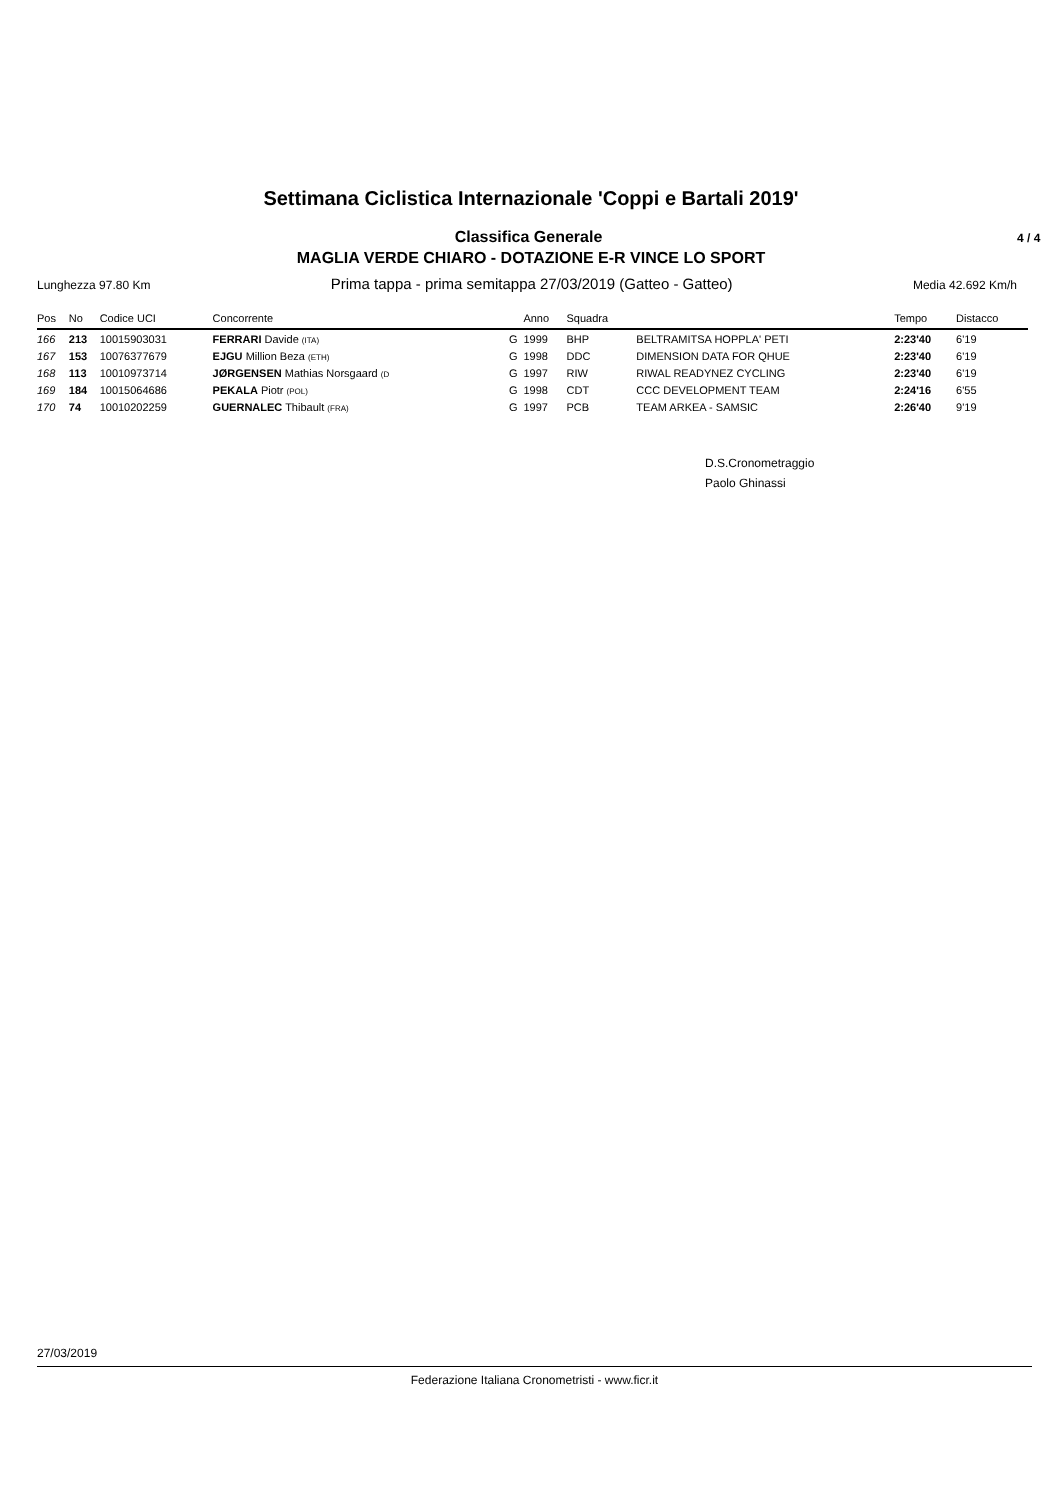Settimana Ciclistica Internazionale 'Coppi e Bartali 2019'
Classifica Generale
4 / 4
MAGLIA VERDE CHIARO - DOTAZIONE E-R VINCE LO SPORT
Lunghezza 97.80 Km Prima tappa - prima semitappa 27/03/2019 (Gatteo - Gatteo) Media 42.692 Km/h
| Pos | No | Codice UCI | Concorrente | | Anno | Squadra | | Tempo | Distacco | |
| --- | --- | --- | --- | --- | --- | --- | --- | --- | --- | --- |
| 166 | 213 | 10015903031 | FERRARI Davide (ITA) | G | 1999 | BHP | BELTRAMITSA HOPPLA' PETI | 2:23'40 | 6'19 | |
| 167 | 153 | 10076377679 | EJGU Million Beza (ETH) | G | 1998 | DDC | DIMENSION DATA FOR QHUE | 2:23'40 | 6'19 | |
| 168 | 113 | 10010973714 | JØRGENSEN Mathias Norsgaard (D | G | 1997 | RIW | RIWAL READYNEZ CYCLING | 2:23'40 | 6'19 | |
| 169 | 184 | 10015064686 | PEKALA Piotr (POL) | G | 1998 | CDT | CCC DEVELOPMENT TEAM | 2:24'16 | 6'55 | |
| 170 | 74 | 10010202259 | GUERNALEC Thibault (FRA) | G | 1997 | PCB | TEAM ARKEA - SAMSIC | 2:26'40 | 9'19 | |
D.S.Cronometraggio
Paolo Ghinassi
27/03/2019
Federazione Italiana Cronometristi - www.ficr.it